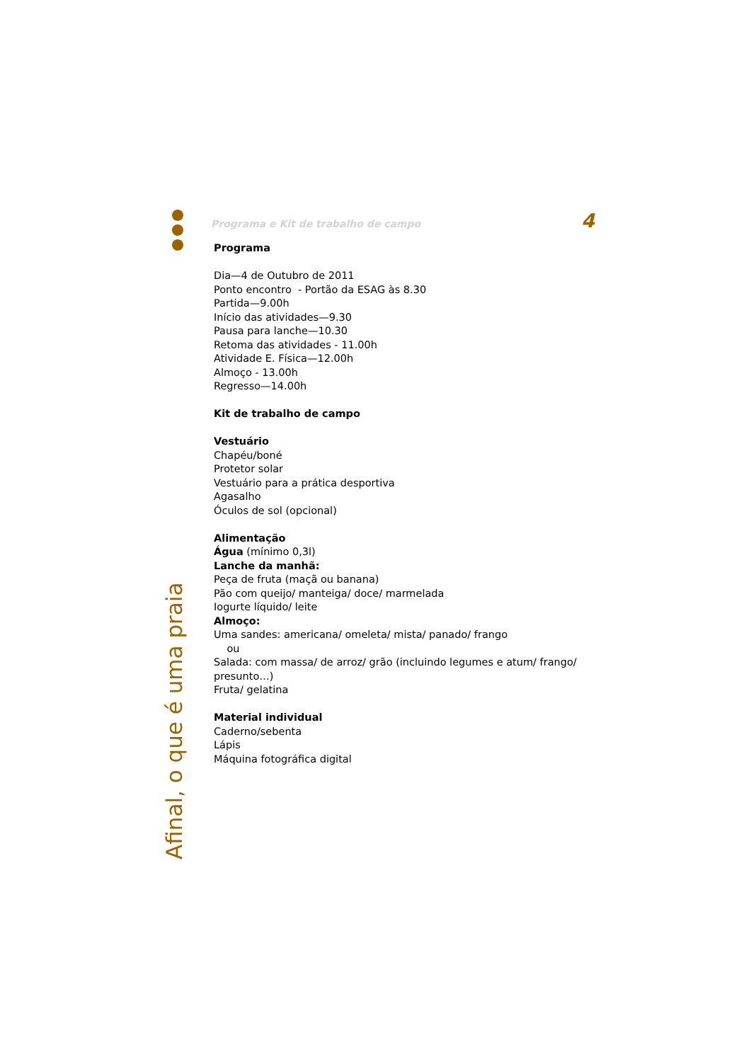Afinal, o que é uma praia
Programa e Kit de trabalho de campo
4
Programa
Dia—4 de Outubro de 2011
Ponto encontro - Portão da ESAG às 8.30
Partida—9.00h
Início das atividades—9.30
Pausa para lanche—10.30
Retoma das atividades - 11.00h
Atividade E. Física—12.00h
Almoço - 13.00h
Regresso—14.00h
Kit de trabalho de campo
Vestuário
Chapéu/boné
Protetor solar
Vestuário para a prática desportiva
Agasalho
Óculos de sol (opcional)
Alimentação
Água (mínimo 0,3l)
Lanche da manhã:
Peça de fruta (maçã ou banana)
Pão com queijo/ manteiga/ doce/ marmelada
Iogurte líquido/ leite
Almoço:
Uma sandes: americana/ omeleta/ mista/ panado/ frango
ou
Salada: com massa/ de arroz/ grão (incluindo legumes e atum/ frango/ presunto…)
Fruta/ gelatina
Material individual
Caderno/sebenta
Lápis
Máquina fotográfica digital